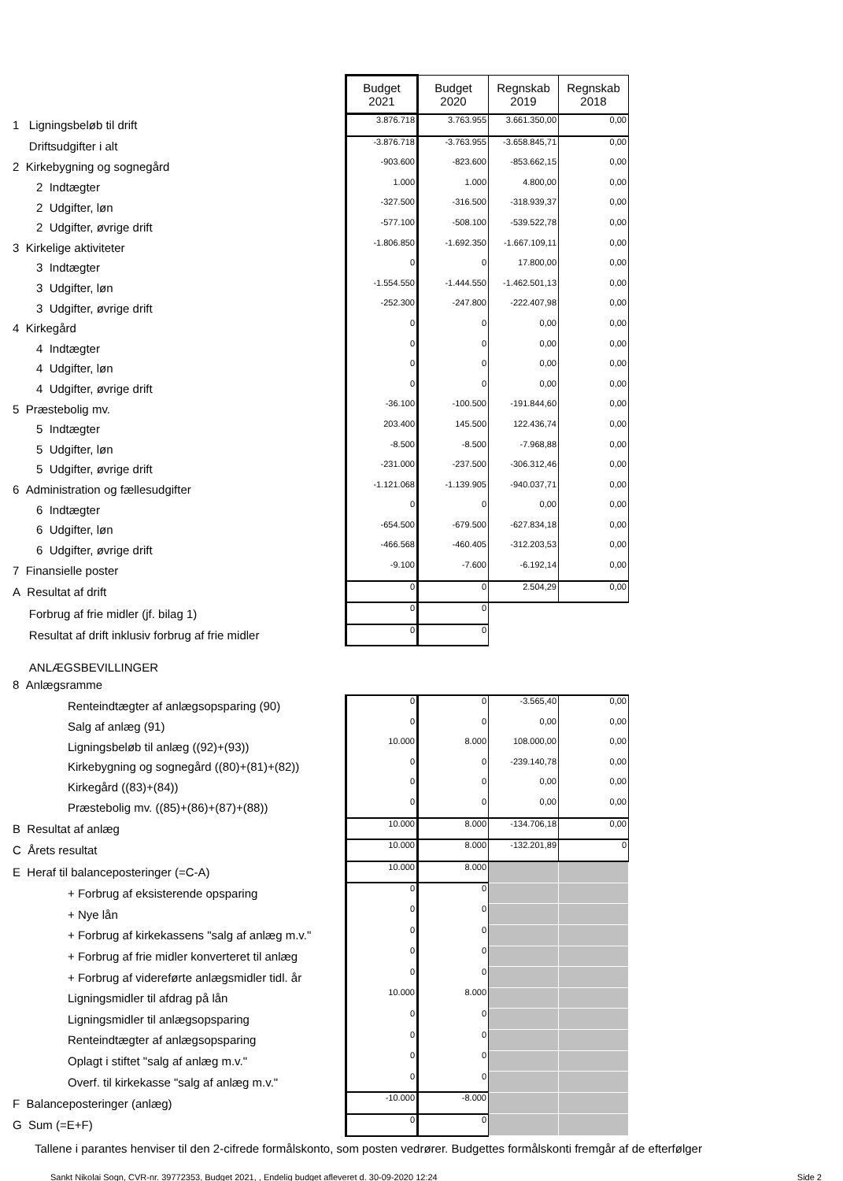| | Budget 2021 | Budget 2020 | Regnskab 2019 | Regnskab 2018 |
| 1 Ligningsbeløb til drift | 3.876.718 | 3.763.955 | 3.661.350,00 | 0,00 |
| Driftsudgifter i alt | -3.876.718 | -3.763.955 | -3.658.845,71 | 0,00 |
| 2 Kirkebygning og sognegård | -903.600 | -823.600 | -853.662,15 | 0,00 |
| 2 Indtægter | 1.000 | 1.000 | 4.800,00 | 0,00 |
| 2 Udgifter, løn | -327.500 | -316.500 | -318.939,37 | 0,00 |
| 2 Udgifter, øvrige drift | -577.100 | -508.100 | -539.522,78 | 0,00 |
| 3 Kirkelige aktiviteter | -1.806.850 | -1.692.350 | -1.667.109,11 | 0,00 |
| 3 Indtægter | 0 | 0 | 17.800,00 | 0,00 |
| 3 Udgifter, løn | -1.554.550 | -1.444.550 | -1.462.501,13 | 0,00 |
| 3 Udgifter, øvrige drift | -252.300 | -247.800 | -222.407,98 | 0,00 |
| 4 Kirkegård | 0 | 0 | 0,00 | 0,00 |
| 4 Indtægter | 0 | 0 | 0,00 | 0,00 |
| 4 Udgifter, løn | 0 | 0 | 0,00 | 0,00 |
| 4 Udgifter, øvrige drift | 0 | 0 | 0,00 | 0,00 |
| 5 Præstebolig mv. | -36.100 | -100.500 | -191.844,60 | 0,00 |
| 5 Indtægter | 203.400 | 145.500 | 122.436,74 | 0,00 |
| 5 Udgifter, løn | -8.500 | -8.500 | -7.968,88 | 0,00 |
| 5 Udgifter, øvrige drift | -231.000 | -237.500 | -306.312,46 | 0,00 |
| 6 Administration og fællesudgifter | -1.121.068 | -1.139.905 | -940.037,71 | 0,00 |
| 6 Indtægter | 0 | 0 | 0,00 | 0,00 |
| 6 Udgifter, løn | -654.500 | -679.500 | -627.834,18 | 0,00 |
| 6 Udgifter, øvrige drift | -466.568 | -460.405 | -312.203,53 | 0,00 |
| 7 Finansielle poster | -9.100 | -7.600 | -6.192,14 | 0,00 |
| A Resultat af drift | 0 | 0 | 2.504,29 | 0,00 |
| Forbrug af frie midler (jf. bilag 1) | 0 | 0 | | |
| Resultat af drift inklusiv forbrug af frie midler | 0 | 0 | | |
| ANLÆGSBEVILLINGER | | | | |
| 8 Anlægsramme | | | | |
| Renteindtægter af anlægsopsparing (90) | 0 | 0 | -3.565,40 | 0,00 |
| Salg af anlæg (91) | 0 | 0 | 0,00 | 0,00 |
| Ligningsbeløb til anlæg ((92)+(93)) | 10.000 | 8.000 | 108.000,00 | 0,00 |
| Kirkebygning og sognegård ((80)+(81)+(82)) | 0 | 0 | -239.140,78 | 0,00 |
| Kirkegård ((83)+(84)) | 0 | 0 | 0,00 | 0,00 |
| Præstebolig mv. ((85)+(86)+(87)+(88)) | 0 | 0 | 0,00 | 0,00 |
| B Resultat af anlæg | 10.000 | 8.000 | -134.706,18 | 0,00 |
| C Årets resultat | 10.000 | 8.000 | -132.201,89 | 0 |
| E Heraf til balanceposteringer (=C-A) | 10.000 | 8.000 | | |
| + Forbrug af eksisterende opsparing | 0 | 0 | | |
| + Nye lån | 0 | 0 | | |
| + Forbrug af kirkekassens "salg af anlæg m.v." | 0 | 0 | | |
| + Forbrug af frie midler konverteret til anlæg | 0 | 0 | | |
| + Forbrug af videreførte anlægsmidler tidl. år | 0 | 0 | | |
| Ligningsmidler til afdrag på lån | 10.000 | 8.000 | | |
| Ligningsmidler til anlægsopsparing | 0 | 0 | | |
| Renteindtægter af anlægsopsparing | 0 | 0 | | |
| Oplagt i stiftet "salg af anlæg m.v." | 0 | 0 | | |
| Overf. til kirkekasse "salg af anlæg m.v." | 0 | 0 | | |
| F Balanceposteringer (anlæg) | -10.000 | -8.000 | | |
| G Sum (=E+F) | 0 | 0 | | |
Tallene i parantes henviser til den 2-cifrede formålskonto, som posten vedrører. Budgettes formålskonti fremgår af de efterfølger
Sankt Nikolai Sogn, CVR-nr. 39772353, Budget 2021, , Endelig budget afleveret d. 30-09-2020 12:24 Side 2